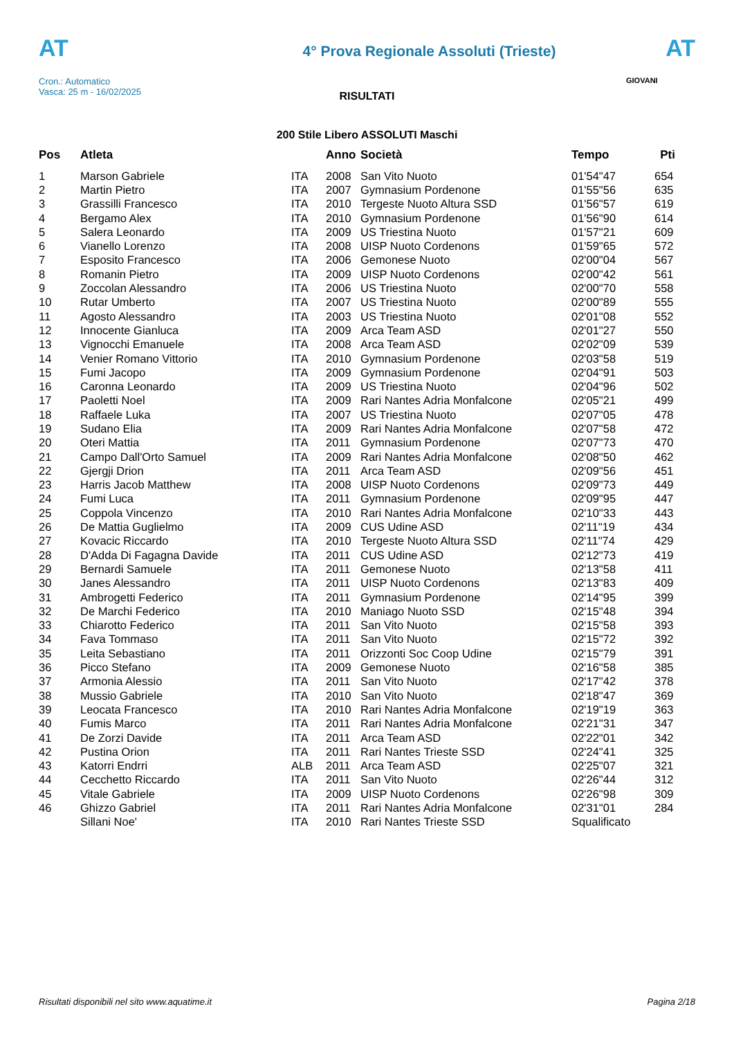AT
Cron.: Automatico
Vasca: 25 m - 16/02/2025
4° Prova Regionale Assoluti (Trieste)
AT
GIOVANI
RISULTATI
200 Stile Libero ASSOLUTI Maschi
| Pos | Atleta | | Anno | Società | Tempo | Pti |
| --- | --- | --- | --- | --- | --- | --- |
| 1 | Marson Gabriele | ITA | 2008 | San Vito Nuoto | 01'54"47 | 654 |
| 2 | Martin Pietro | ITA | 2007 | Gymnasium Pordenone | 01'55"56 | 635 |
| 3 | Grassilli Francesco | ITA | 2010 | Tergeste Nuoto Altura SSD | 01'56"57 | 619 |
| 4 | Bergamo Alex | ITA | 2010 | Gymnasium Pordenone | 01'56"90 | 614 |
| 5 | Salera Leonardo | ITA | 2009 | US Triestina Nuoto | 01'57"21 | 609 |
| 6 | Vianello Lorenzo | ITA | 2008 | UISP Nuoto Cordenons | 01'59"65 | 572 |
| 7 | Esposito Francesco | ITA | 2006 | Gemonese Nuoto | 02'00"04 | 567 |
| 8 | Romanin Pietro | ITA | 2009 | UISP Nuoto Cordenons | 02'00"42 | 561 |
| 9 | Zoccolan Alessandro | ITA | 2006 | US Triestina Nuoto | 02'00"70 | 558 |
| 10 | Rutar Umberto | ITA | 2007 | US Triestina Nuoto | 02'00"89 | 555 |
| 11 | Agosto Alessandro | ITA | 2003 | US Triestina Nuoto | 02'01"08 | 552 |
| 12 | Innocente Gianluca | ITA | 2009 | Arca Team ASD | 02'01"27 | 550 |
| 13 | Vignocchi Emanuele | ITA | 2008 | Arca Team ASD | 02'02"09 | 539 |
| 14 | Venier Romano Vittorio | ITA | 2010 | Gymnasium Pordenone | 02'03"58 | 519 |
| 15 | Fumi Jacopo | ITA | 2009 | Gymnasium Pordenone | 02'04"91 | 503 |
| 16 | Caronna Leonardo | ITA | 2009 | US Triestina Nuoto | 02'04"96 | 502 |
| 17 | Paoletti Noel | ITA | 2009 | Rari Nantes Adria Monfalcone | 02'05"21 | 499 |
| 18 | Raffaele Luka | ITA | 2007 | US Triestina Nuoto | 02'07"05 | 478 |
| 19 | Sudano Elia | ITA | 2009 | Rari Nantes Adria Monfalcone | 02'07"58 | 472 |
| 20 | Oteri Mattia | ITA | 2011 | Gymnasium Pordenone | 02'07"73 | 470 |
| 21 | Campo Dall'Orto Samuel | ITA | 2009 | Rari Nantes Adria Monfalcone | 02'08"50 | 462 |
| 22 | Gjergji Drion | ITA | 2011 | Arca Team ASD | 02'09"56 | 451 |
| 23 | Harris Jacob Matthew | ITA | 2008 | UISP Nuoto Cordenons | 02'09"73 | 449 |
| 24 | Fumi Luca | ITA | 2011 | Gymnasium Pordenone | 02'09"95 | 447 |
| 25 | Coppola Vincenzo | ITA | 2010 | Rari Nantes Adria Monfalcone | 02'10"33 | 443 |
| 26 | De Mattia Guglielmo | ITA | 2009 | CUS Udine ASD | 02'11"19 | 434 |
| 27 | Kovacic Riccardo | ITA | 2010 | Tergeste Nuoto Altura SSD | 02'11"74 | 429 |
| 28 | D'Adda Di Fagagna Davide | ITA | 2011 | CUS Udine ASD | 02'12"73 | 419 |
| 29 | Bernardi Samuele | ITA | 2011 | Gemonese Nuoto | 02'13"58 | 411 |
| 30 | Janes Alessandro | ITA | 2011 | UISP Nuoto Cordenons | 02'13"83 | 409 |
| 31 | Ambrogetti Federico | ITA | 2011 | Gymnasium Pordenone | 02'14"95 | 399 |
| 32 | De Marchi Federico | ITA | 2010 | Maniago Nuoto SSD | 02'15"48 | 394 |
| 33 | Chiarotto Federico | ITA | 2011 | San Vito Nuoto | 02'15"58 | 393 |
| 34 | Fava Tommaso | ITA | 2011 | San Vito Nuoto | 02'15"72 | 392 |
| 35 | Leita Sebastiano | ITA | 2011 | Orizzonti Soc Coop Udine | 02'15"79 | 391 |
| 36 | Picco Stefano | ITA | 2009 | Gemonese Nuoto | 02'16"58 | 385 |
| 37 | Armonia Alessio | ITA | 2011 | San Vito Nuoto | 02'17"42 | 378 |
| 38 | Mussio Gabriele | ITA | 2010 | San Vito Nuoto | 02'18"47 | 369 |
| 39 | Leocata Francesco | ITA | 2010 | Rari Nantes Adria Monfalcone | 02'19"19 | 363 |
| 40 | Fumis Marco | ITA | 2011 | Rari Nantes Adria Monfalcone | 02'21"31 | 347 |
| 41 | De Zorzi Davide | ITA | 2011 | Arca Team ASD | 02'22"01 | 342 |
| 42 | Pustina Orion | ITA | 2011 | Rari Nantes Trieste SSD | 02'24"41 | 325 |
| 43 | Katorri Endrri | ALB | 2011 | Arca Team ASD | 02'25"07 | 321 |
| 44 | Cecchetto Riccardo | ITA | 2011 | San Vito Nuoto | 02'26"44 | 312 |
| 45 | Vitale Gabriele | ITA | 2009 | UISP Nuoto Cordenons | 02'26"98 | 309 |
| 46 | Ghizzo Gabriel | ITA | 2011 | Rari Nantes Adria Monfalcone | 02'31"01 | 284 |
| | Sillani Noe' | ITA | 2010 | Rari Nantes Trieste SSD | Squalificato | |
Risultati disponibili nel sito www.aquatime.it Pagina 2/18